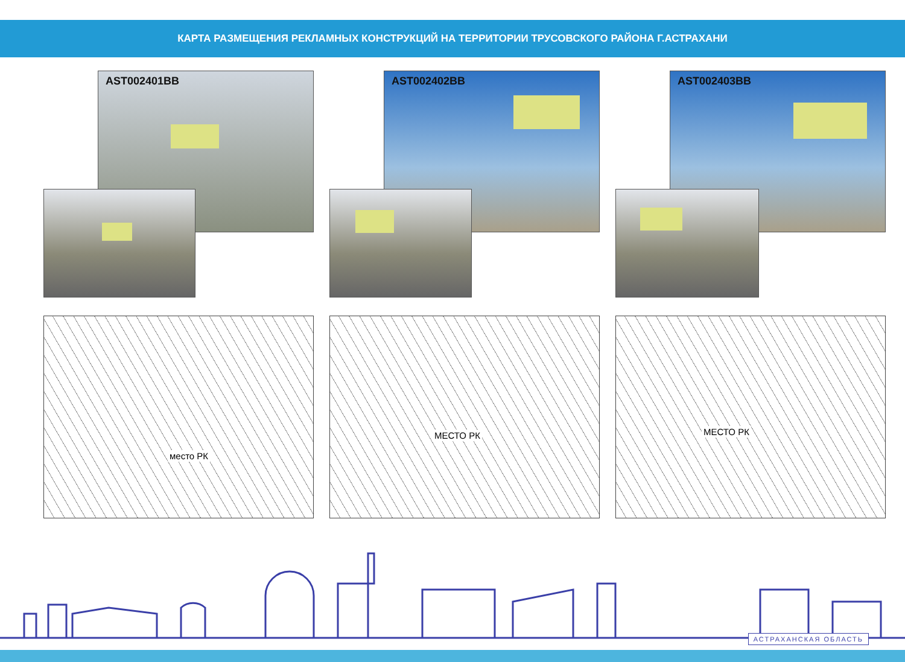КАРТА РАЗМЕЩЕНИЯ РЕКЛАМНЫХ КОНСТРУКЦИЙ НА ТЕРРИТОРИИ ТРУСОВСКОГО РАЙОНА Г.АСТРАХАНИ
AST002401BB
AST002402BB
AST002403BB
место РК
МЕСТО РК
МЕСТО РК
АСТРАХАНСКАЯ ОБЛАСТЬ